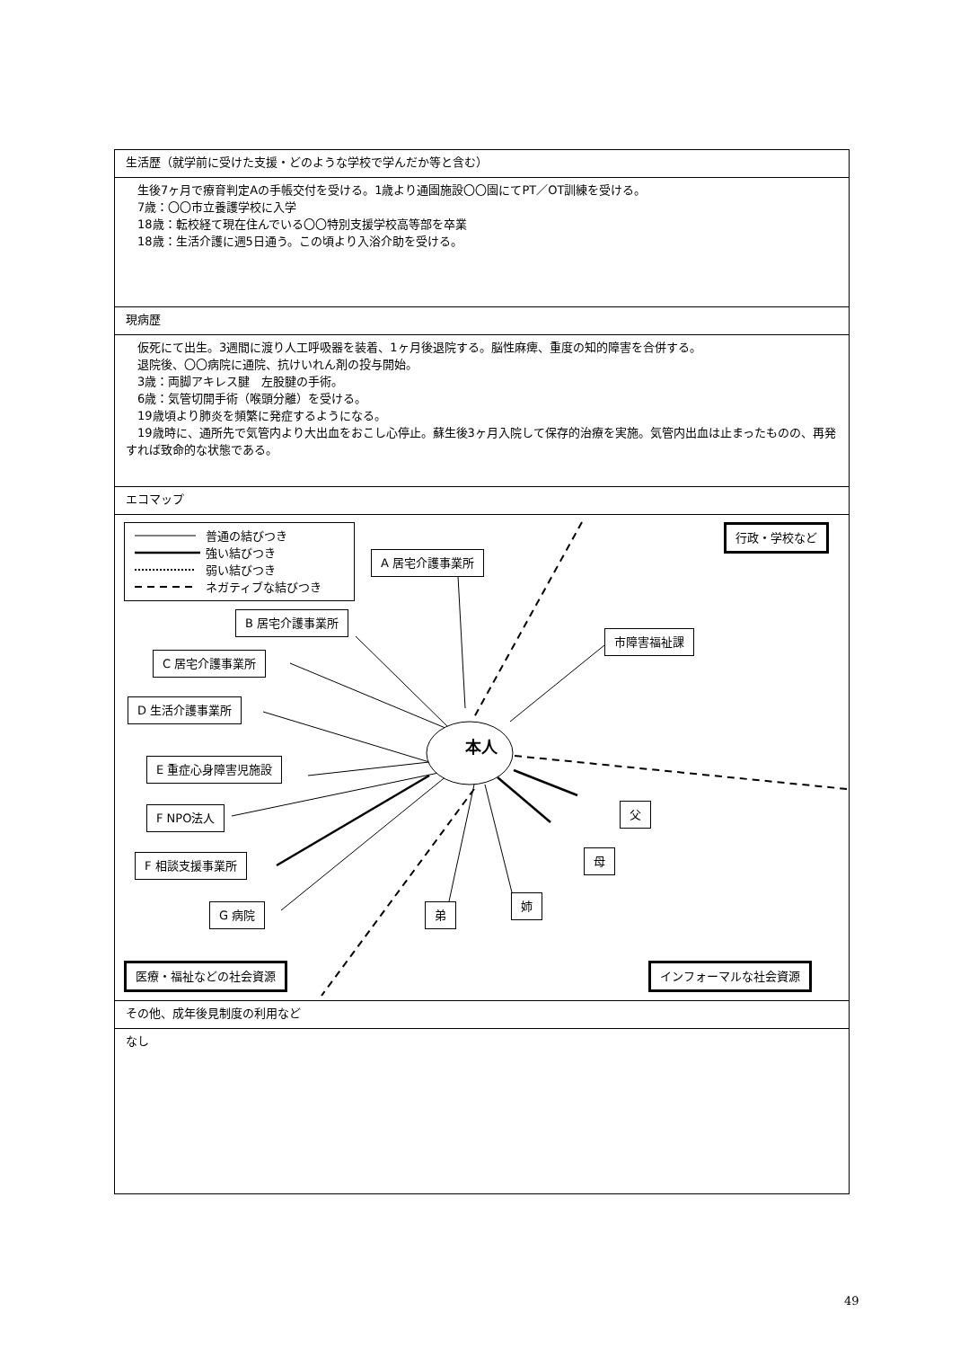| 生活歴（就学前に受けた支援・どのような学校で学んだか等と含む） |
| 生後7ヶ月で療育判定Aの手帳交付を受ける。1歳より通園施設〇〇園にてPT／OT訓練を受ける。 7歳：〇〇市立養護学校に入学 18歳：転校経て現在住んでいる〇〇特別支援学校高等部を卒業 18歳：生活介護に週5日通う。この頃より入浴介助を受ける。 |
| 現病歴 |
| 仮死にて出生。3週間に渡り人工呼吸器を装着、1ヶ月後退院する。脳性麻痺、重度の知的障害を合併する。 退院後、〇〇病院に通院、抗けいれん剤の投与開始。 3歳：両脚アキレス腱 左股腱の手術。 6歳：気管切開手術（喉頭分離）を受ける。 19歳頃より肺炎を頻繁に発症するようになる。 19歳時に、通所先で気管内より大出血をおこし心停止。蘇生後3ヶ月入院して保存的治療を実施。気管内出血は止まったものの、再発すれば致命的な状態である。 |
| エコマップ |
| 普通の結びつき 強い結びつき 弱い結びつき ネガティブな結びつき 本人 A 居宅介護事業所 B 居宅介護事業所 C 居宅介護事業所 D 生活介護事業所 E 重症心身障害児施設 F NPO法人 F 相談支援事業所 G 病院 市障害福祉課 父 母 姉 弟 行政・学校など 医療・福祉などの社会資源 インフォーマルな社会資源 |
| その他、成年後見制度の利用など |
| なし |
49